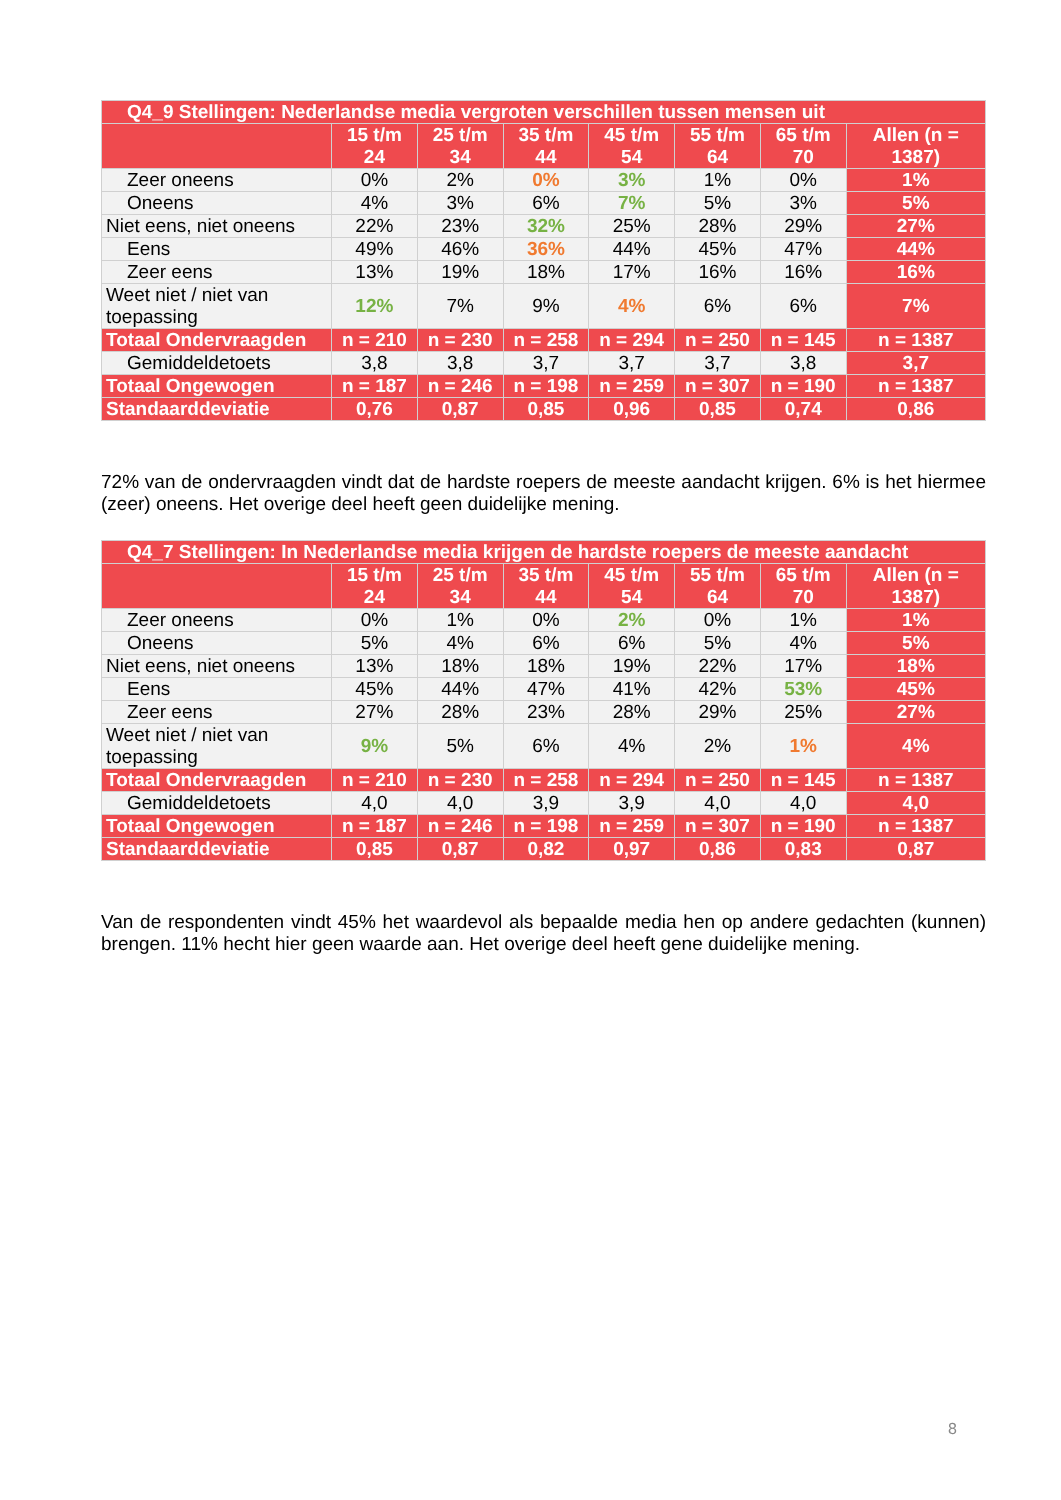| Q4_9 Stellingen: Nederlandse media vergroten verschillen tussen mensen uit | | | | | | | |
| --- | --- | --- | --- | --- | --- | --- | --- |
| | 15 t/m 24 | 25 t/m 34 | 35 t/m 44 | 45 t/m 54 | 55 t/m 64 | 65 t/m 70 | Allen (n = 1387) |
| Zeer oneens | 0% | 2% | 0% | 3% | 1% | 0% | 1% |
| Oneens | 4% | 3% | 6% | 7% | 5% | 3% | 5% |
| Niet eens, niet oneens | 22% | 23% | 32% | 25% | 28% | 29% | 27% |
| Eens | 49% | 46% | 36% | 44% | 45% | 47% | 44% |
| Zeer eens | 13% | 19% | 18% | 17% | 16% | 16% | 16% |
| Weet niet / niet van toepassing | 12% | 7% | 9% | 4% | 6% | 6% | 7% |
| Totaal Ondervraagden | n = 210 | n = 230 | n = 258 | n = 294 | n = 250 | n = 145 | n = 1387 |
| Gemiddeldetoets | 3,8 | 3,8 | 3,7 | 3,7 | 3,7 | 3,8 | 3,7 |
| Totaal Ongewogen | n = 187 | n = 246 | n = 198 | n = 259 | n = 307 | n = 190 | n = 1387 |
| Standaarddeviatie | 0,76 | 0,87 | 0,85 | 0,96 | 0,85 | 0,74 | 0,86 |
72% van de ondervraagden vindt dat de hardste roepers de meeste aandacht krijgen. 6% is het hiermee (zeer) oneens. Het overige deel heeft geen duidelijke mening.
| Q4_7 Stellingen: In Nederlandse media krijgen de hardste roepers de meeste aandacht | | | | | | | |
| --- | --- | --- | --- | --- | --- | --- | --- |
| | 15 t/m 24 | 25 t/m 34 | 35 t/m 44 | 45 t/m 54 | 55 t/m 64 | 65 t/m 70 | Allen (n = 1387) |
| Zeer oneens | 0% | 1% | 0% | 2% | 0% | 1% | 1% |
| Oneens | 5% | 4% | 6% | 6% | 5% | 4% | 5% |
| Niet eens, niet oneens | 13% | 18% | 18% | 19% | 22% | 17% | 18% |
| Eens | 45% | 44% | 47% | 41% | 42% | 53% | 45% |
| Zeer eens | 27% | 28% | 23% | 28% | 29% | 25% | 27% |
| Weet niet / niet van toepassing | 9% | 5% | 6% | 4% | 2% | 1% | 4% |
| Totaal Ondervraagden | n = 210 | n = 230 | n = 258 | n = 294 | n = 250 | n = 145 | n = 1387 |
| Gemiddeldetoets | 4,0 | 4,0 | 3,9 | 3,9 | 4,0 | 4,0 | 4,0 |
| Totaal Ongewogen | n = 187 | n = 246 | n = 198 | n = 259 | n = 307 | n = 190 | n = 1387 |
| Standaarddeviatie | 0,85 | 0,87 | 0,82 | 0,97 | 0,86 | 0,83 | 0,87 |
Van de respondenten vindt 45% het waardevol als bepaalde media hen op andere gedachten (kunnen) brengen. 11% hecht hier geen waarde aan. Het overige deel heeft gene duidelijke mening.
8